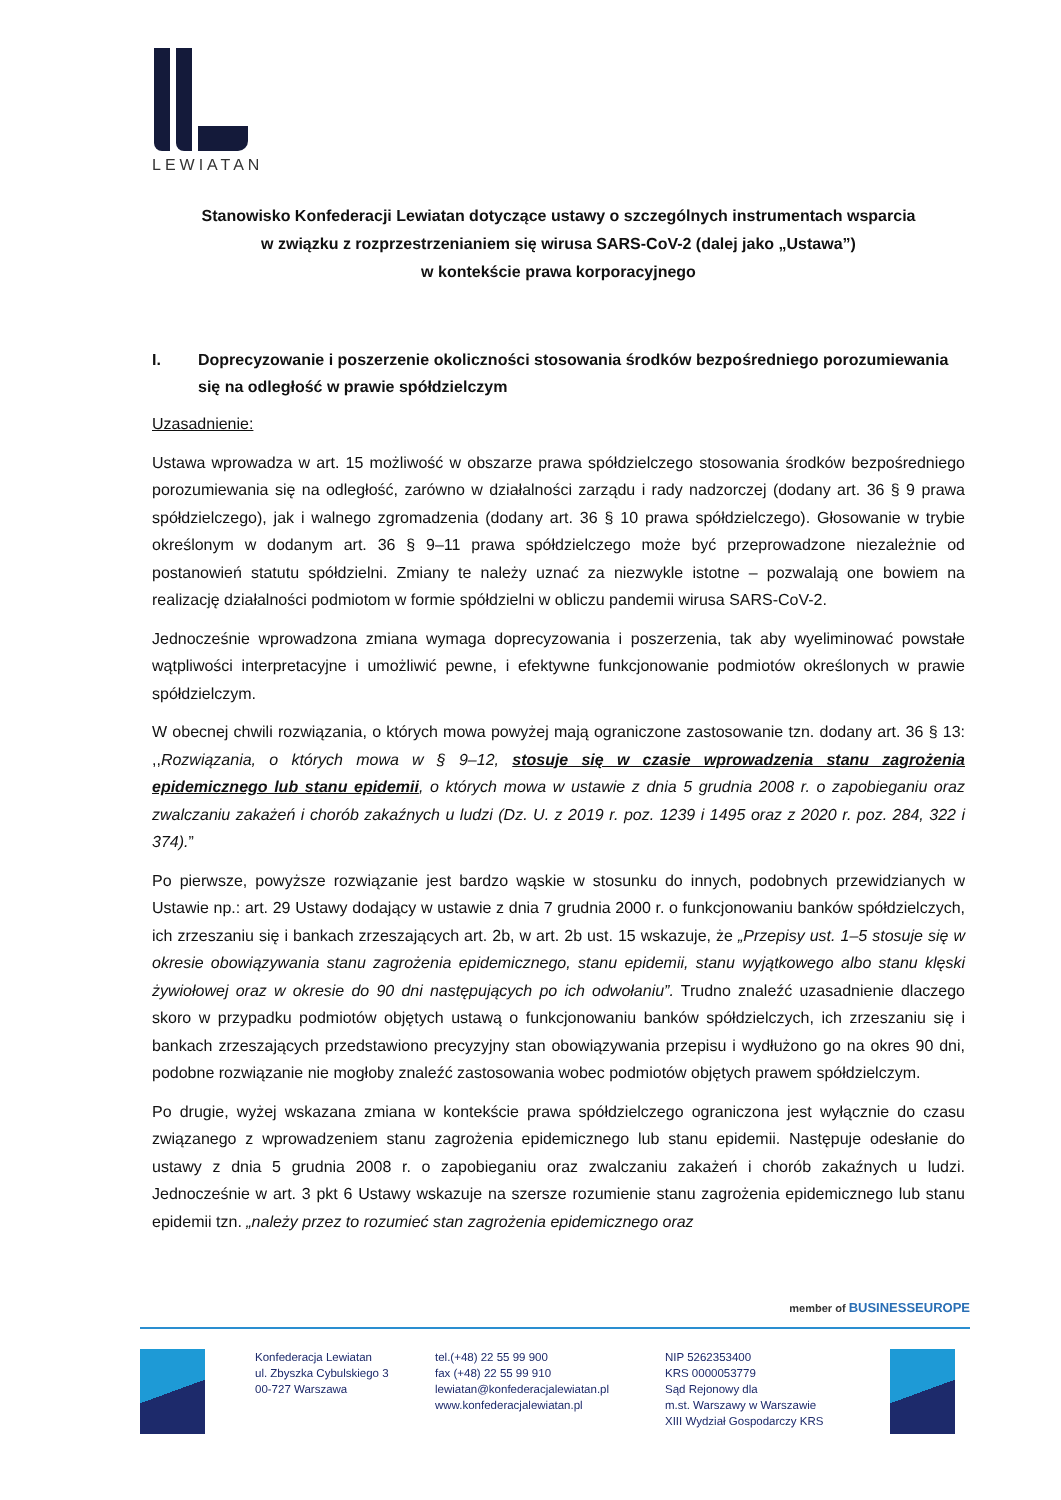LEWIATAN
Stanowisko Konfederacji Lewiatan dotyczące ustawy o szczególnych instrumentach wsparcia
w związku z rozprzestrzenianiem się wirusa SARS-CoV-2 (dalej jako „Ustawa”)
w kontekście prawa korporacyjnego
I. Doprecyzowanie i poszerzenie okoliczności stosowania środków bezpośredniego porozumiewania się na odległość w prawie spółdzielczym
Uzasadnienie:
Ustawa wprowadza w art. 15 możliwość w obszarze prawa spółdzielczego stosowania środków bezpośredniego porozumiewania się na odległość, zarówno w działalności zarządu i rady nadzorczej (dodany art. 36 § 9 prawa spółdzielczego), jak i walnego zgromadzenia (dodany art. 36 § 10 prawa spółdzielczego). Głosowanie w trybie określonym w dodanym art. 36 § 9–11 prawa spółdzielczego może być przeprowadzone niezależnie od postanowień statutu spółdzielni. Zmiany te należy uznać za niezwykle istotne – pozwalają one bowiem na realizację działalności podmiotom w formie spółdzielni w obliczu pandemii wirusa SARS-CoV-2.
Jednocześnie wprowadzona zmiana wymaga doprecyzowania i poszerzenia, tak aby wyeliminować powstałe wątpliwości interpretacyjne i umożliwić pewne, i efektywne funkcjonowanie podmiotów określonych w prawie spółdzielczym.
W obecnej chwili rozwiązania, o których mowa powyżej mają ograniczone zastosowanie tzn. dodany art. 36 § 13: ,,Rozwiązania, o których mowa w § 9–12, stosuje się w czasie wprowadzenia stanu zagrożenia epidemicznego lub stanu epidemii, o których mowa w ustawie z dnia 5 grudnia 2008 r. o zapobieganiu oraz zwalczaniu zakażeń i chorób zakaźnych u ludzi (Dz. U. z 2019 r. poz. 1239 i 1495 oraz z 2020 r. poz. 284, 322 i 374).”
Po pierwsze, powyższe rozwiązanie jest bardzo wąskie w stosunku do innych, podobnych przewidzianych w Ustawie np.: art. 29 Ustawy dodający w ustawie z dnia 7 grudnia 2000 r. o funkcjonowaniu banków spółdzielczych, ich zrzeszaniu się i bankach zrzeszających art. 2b, w art. 2b ust. 15 wskazuje, że „Przepisy ust. 1–5 stosuje się w okresie obowiązywania stanu zagrożenia epidemicznego, stanu epidemii, stanu wyjątkowego albo stanu klęski żywiołowej oraz w okresie do 90 dni następujących po ich odwołaniu”. Trudno znaleźć uzasadnienie dlaczego skoro w przypadku podmiotów objętych ustawą o funkcjonowaniu banków spółdzielczych, ich zrzeszaniu się i bankach zrzeszających przedstawiono precyzyjny stan obowiązywania przepisu i wydłużono go na okres 90 dni, podobne rozwiązanie nie mogłoby znaleźć zastosowania wobec podmiotów objętych prawem spółdzielczym.
Po drugie, wyżej wskazana zmiana w kontekście prawa spółdzielczego ograniczona jest wyłącznie do czasu związanego z wprowadzeniem stanu zagrożenia epidemicznego lub stanu epidemii. Następuje odesłanie do ustawy z dnia 5 grudnia 2008 r. o zapobieganiu oraz zwalczaniu zakażeń i chorób zakaźnych u ludzi. Jednocześnie w art. 3 pkt 6 Ustawy wskazuje na szersze rozumienie stanu zagrożenia epidemicznego lub stanu epidemii tzn. „należy przez to rozumieć stan zagrożenia epidemicznego oraz
member of BUSINESSEUROPE
Konfederacja Lewiatan
ul. Zbyszka Cybulskiego 3
00-727 Warszawa
tel.(+48) 22 55 99 900
fax (+48) 22 55 99 910
lewiatan@konfederacjalewiatan.pl
www.konfederacjalewiatan.pl
NIP 5262353400
KRS 0000053779
Sąd Rejonowy dla
m.st. Warszawy w Warszawie
XIII Wydział Gospodarczy KRS